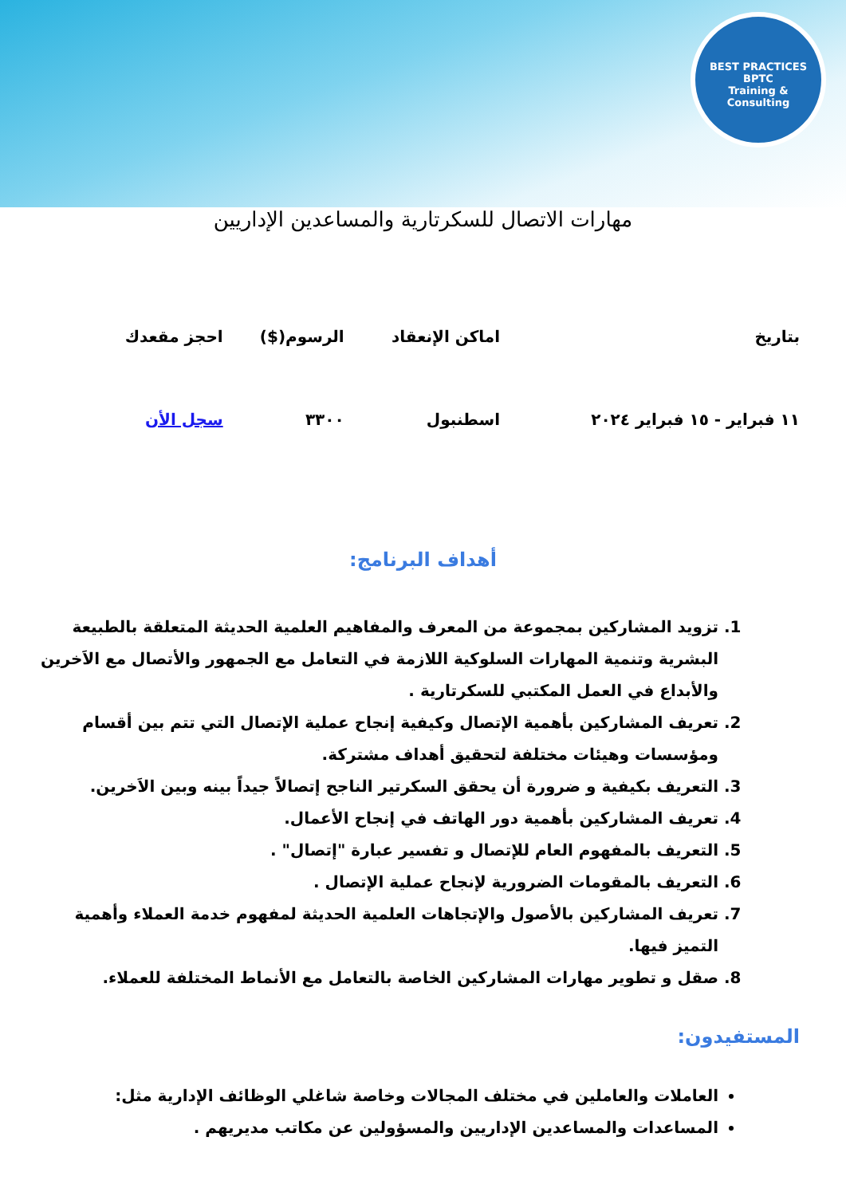BEST PRACTICES
BPTC
Training & Consulting
مهارات الاتصال للسكرتارية والمساعدين الإداريين
| بتاريخ | اماكن الإنعقاد | الرسوم($) | احجز مقعدك |
| --- | --- | --- | --- |
| ١١ فبراير - ١٥ فبراير ٢٠٢٤ | اسطنبول | ٣٣٠٠ | سجل الأن |
أهداف البرنامج:
1. تزويد المشاركين بمجموعة من المعرف والمفاهيم العلمية الحديثة المتعلقة بالطبيعة البشرية وتنمية المهارات السلوكية اللازمة في التعامل مع الجمهور والأتصال مع الاَخرين والأبداع في العمل المكتبي للسكرتارية .
2. تعريف المشاركين بأهمية الإتصال وكيفية إنجاح عملية الإتصال التي تتم بين أقسام ومؤسسات وهيئات مختلفة لتحقيق أهداف مشتركة.
3. التعريف بكيفية و ضرورة أن يحقق السكرتير الناجح إتصالاً جيداً بينه وبين الاَخرين.
4. تعريف المشاركين بأهمية دور الهاتف في إنجاح الأعمال.
5. التعريف بالمفهوم العام للإتصال و تفسير عبارة "إتصال" .
6. التعريف بالمقومات الضرورية لإنجاح عملية الإتصال .
7. تعريف المشاركين بالأصول والإتجاهات العلمية الحديثة لمفهوم خدمة العملاء وأهمية التميز فيها.
8. صقل و تطوير مهارات المشاركين الخاصة بالتعامل مع الأنماط المختلفة للعملاء.
المستفيدون:
العاملات والعاملين في مختلف المجالات وخاصة شاغلي الوظائف الإدارية مثل:
المساعدات والمساعدين الإداريين والمسؤولين عن مكاتب مديريهم .